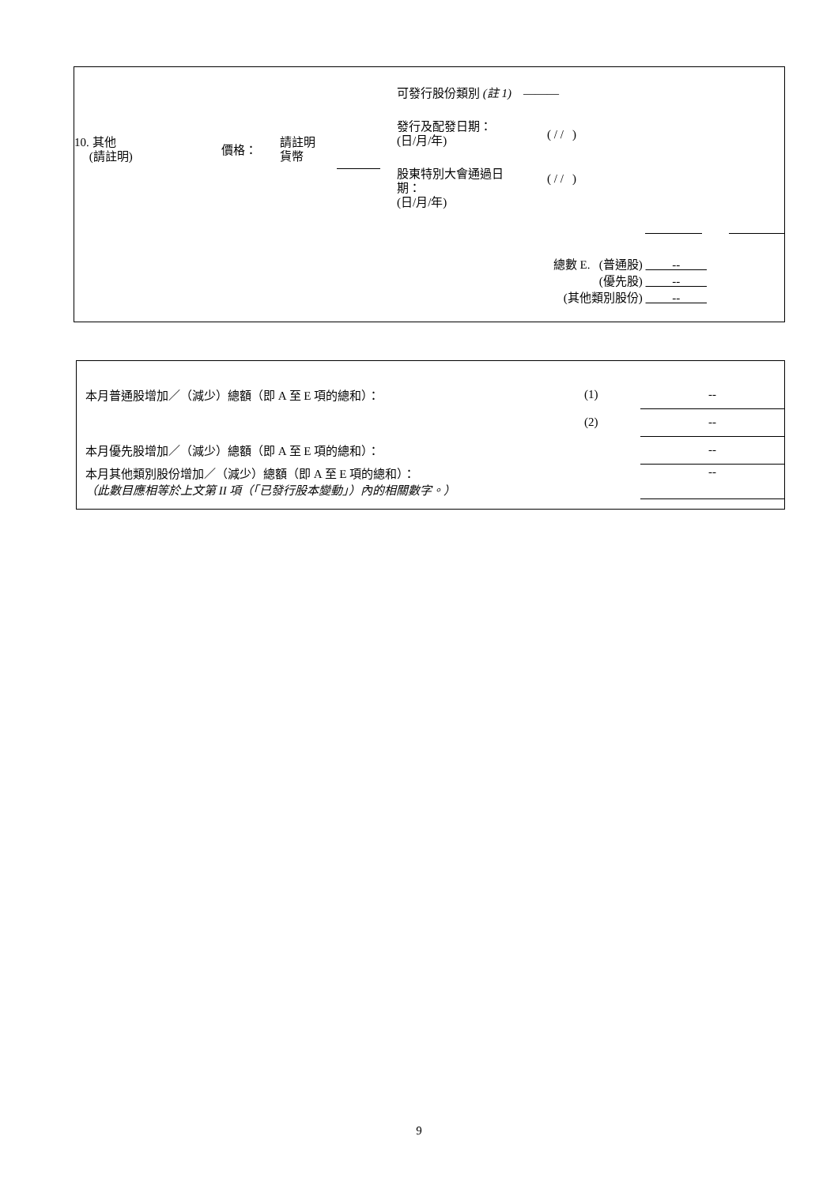10. 其他
(請註明)
價格：
請註明
貨幣
可發行股份類別 (註 1) ———
發行及配發日期：
(日/月/年)
( / / )
股東特別大會通過日
期：
(日/月/年)
( / / )
總數 E. (普通股) --
(優先股) --
(其他類別股份) --
| 本月普通股增加／（減少）總額（即 A 至 E 項的總和）： | (1) | -- |
| | (2) | -- |
| 本月優先股增加／（減少）總額（即 A 至 E 項的總和）： | | -- |
| 本月其他類別股份增加／（減少）總額（即 A 至 E 項的總和）： （此數目應相等於上文第 II 項（「已發行股本變動」）內的相關數字。） | | -- |
9